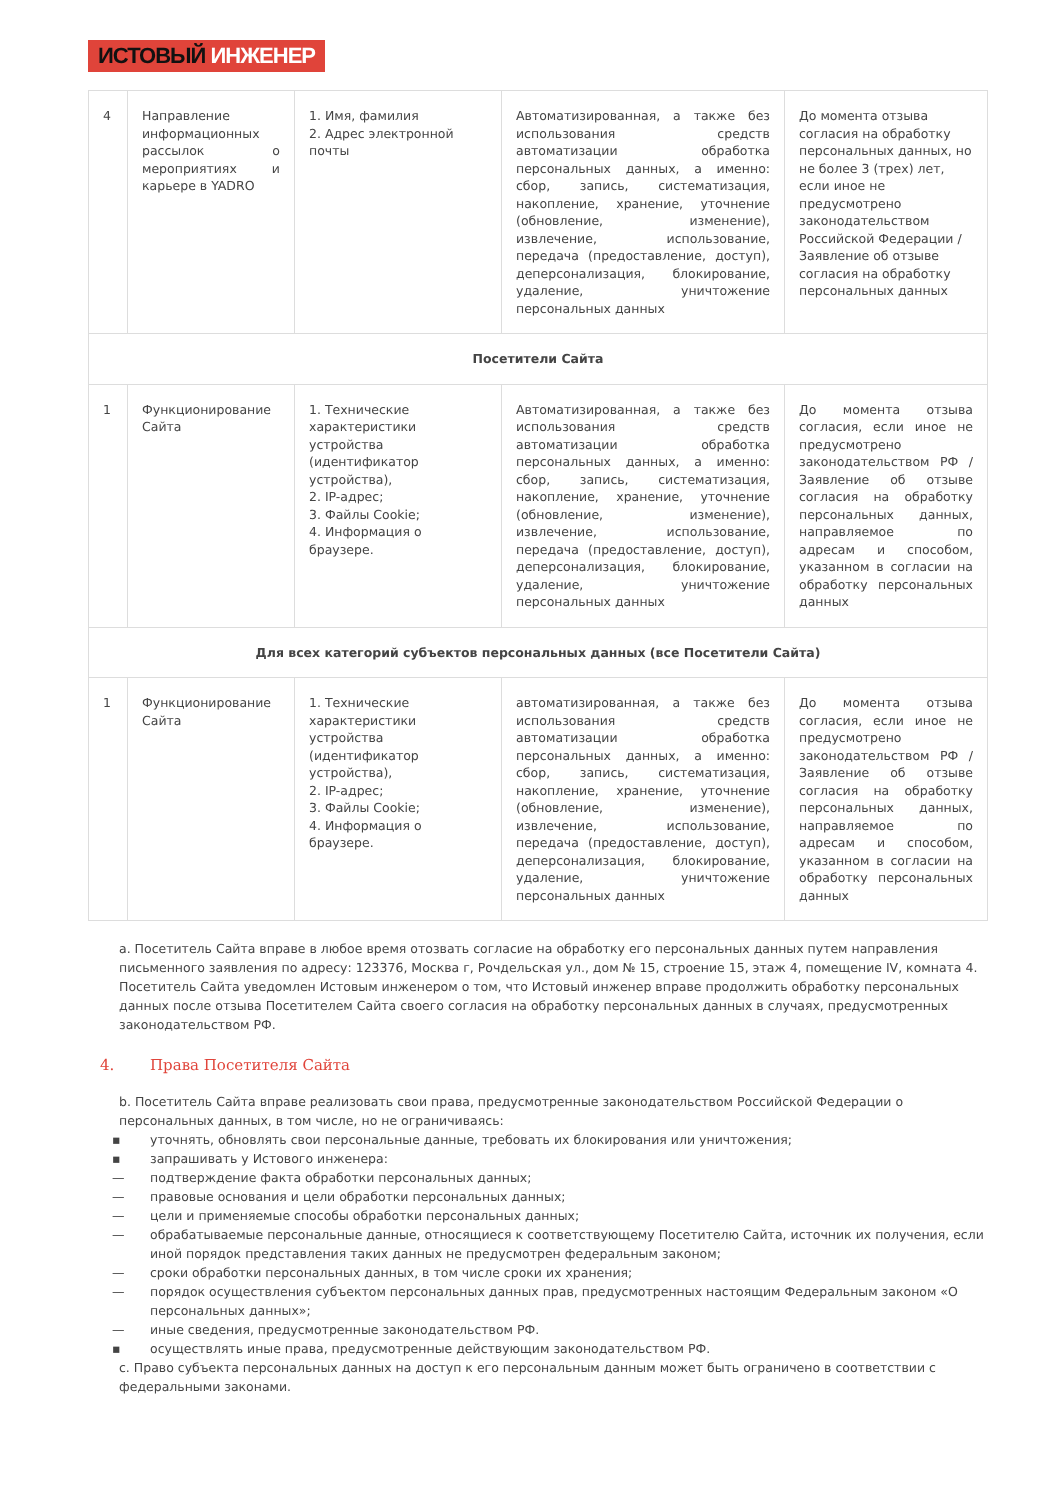ИСТОВЫЙ ИНЖЕНЕР
| 4 | Направление информационных рассылок о мероприятиях и карьере в YADRO | 1. Имя, фамилия 2. Адрес электронной почты | Автоматизированная, а также без использования средств автоматизации обработка персональных данных, а именно: сбор, запись, систематизация, накопление, хранение, уточнение (обновление, изменение), извлечение, использование, передача (предоставление, доступ), деперсонализация, блокирование, удаление, уничтожение персональных данных | До момента отзыва согласия на обработку персональных данных, но не более 3 (трех) лет, если иное не предусмотрено законодательством Российской Федерации / Заявление об отзыве согласия на обработку персональных данных |
| Посетители Сайта | | | | |
| 1 | Функционирование Сайта | 1. Технические характеристики устройства (идентификатор устройства), 2. IP-адрес; 3. Файлы Cookie; 4. Информация о браузере. | Автоматизированная, а также без использования средств автоматизации обработка персональных данных, а именно: сбор, запись, систематизация, накопление, хранение, уточнение (обновление, изменение), извлечение, использование, передача (предоставление, доступ), деперсонализация, блокирование, удаление, уничтожение персональных данных | До момента отзыва согласия, если иное не предусмотрено законодательством РФ / Заявление об отзыве согласия на обработку персональных данных, направляемое по адресам и способом, указанном в согласии на обработку персональных данных |
| Для всех категорий субъектов персональных данных (все Посетители Сайта) | | | | |
| 1 | Функционирование Сайта | 1. Технические характеристики устройства (идентификатор устройства), 2. IP-адрес; 3. Файлы Cookie; 4. Информация о браузере. | автоматизированная, а также без использования средств автоматизации обработка персональных данных, а именно: сбор, запись, систематизация, накопление, хранение, уточнение (обновление, изменение), извлечение, использование, передача (предоставление, доступ), деперсонализация, блокирование, удаление, уничтожение персональных данных | До момента отзыва согласия, если иное не предусмотрено законодательством РФ / Заявление об отзыве согласия на обработку персональных данных, направляемое по адресам и способом, указанном в согласии на обработку персональных данных |
a. Посетитель Сайта вправе в любое время отозвать согласие на обработку его персональных данных путем направления письменного заявления по адресу: 123376, Москва г, Рочдельская ул., дом № 15, строение 15, этаж 4, помещение IV, комната 4. Посетитель Сайта уведомлен Истовым инженером о том, что Истовый инженер вправе продолжить обработку персональных данных после отзыва Посетителем Сайта своего согласия на обработку персональных данных в случаях, предусмотренных законодательством РФ.
4. Права Посетителя Сайта
b. Посетитель Сайта вправе реализовать свои права, предусмотренные законодательством Российской Федерации о персональных данных, в том числе, но не ограничиваясь:
▪ уточнять, обновлять свои персональные данные, требовать их блокирования или уничтожения;
▪ запрашивать у Истового инженера:
— подтверждение факта обработки персональных данных;
— правовые основания и цели обработки персональных данных;
— цели и применяемые способы обработки персональных данных;
— обрабатываемые персональные данные, относящиеся к соответствующему Посетителю Сайта, источник их получения, если иной порядок представления таких данных не предусмотрен федеральным законом;
— сроки обработки персональных данных, в том числе сроки их хранения;
— порядок осуществления субъектом персональных данных прав, предусмотренных настоящим Федеральным законом «О персональных данных»;
— иные сведения, предусмотренные законодательством РФ.
▪ осуществлять иные права, предусмотренные действующим законодательством РФ.
c. Право субъекта персональных данных на доступ к его персональным данным может быть ограничено в соответствии с федеральными законами.